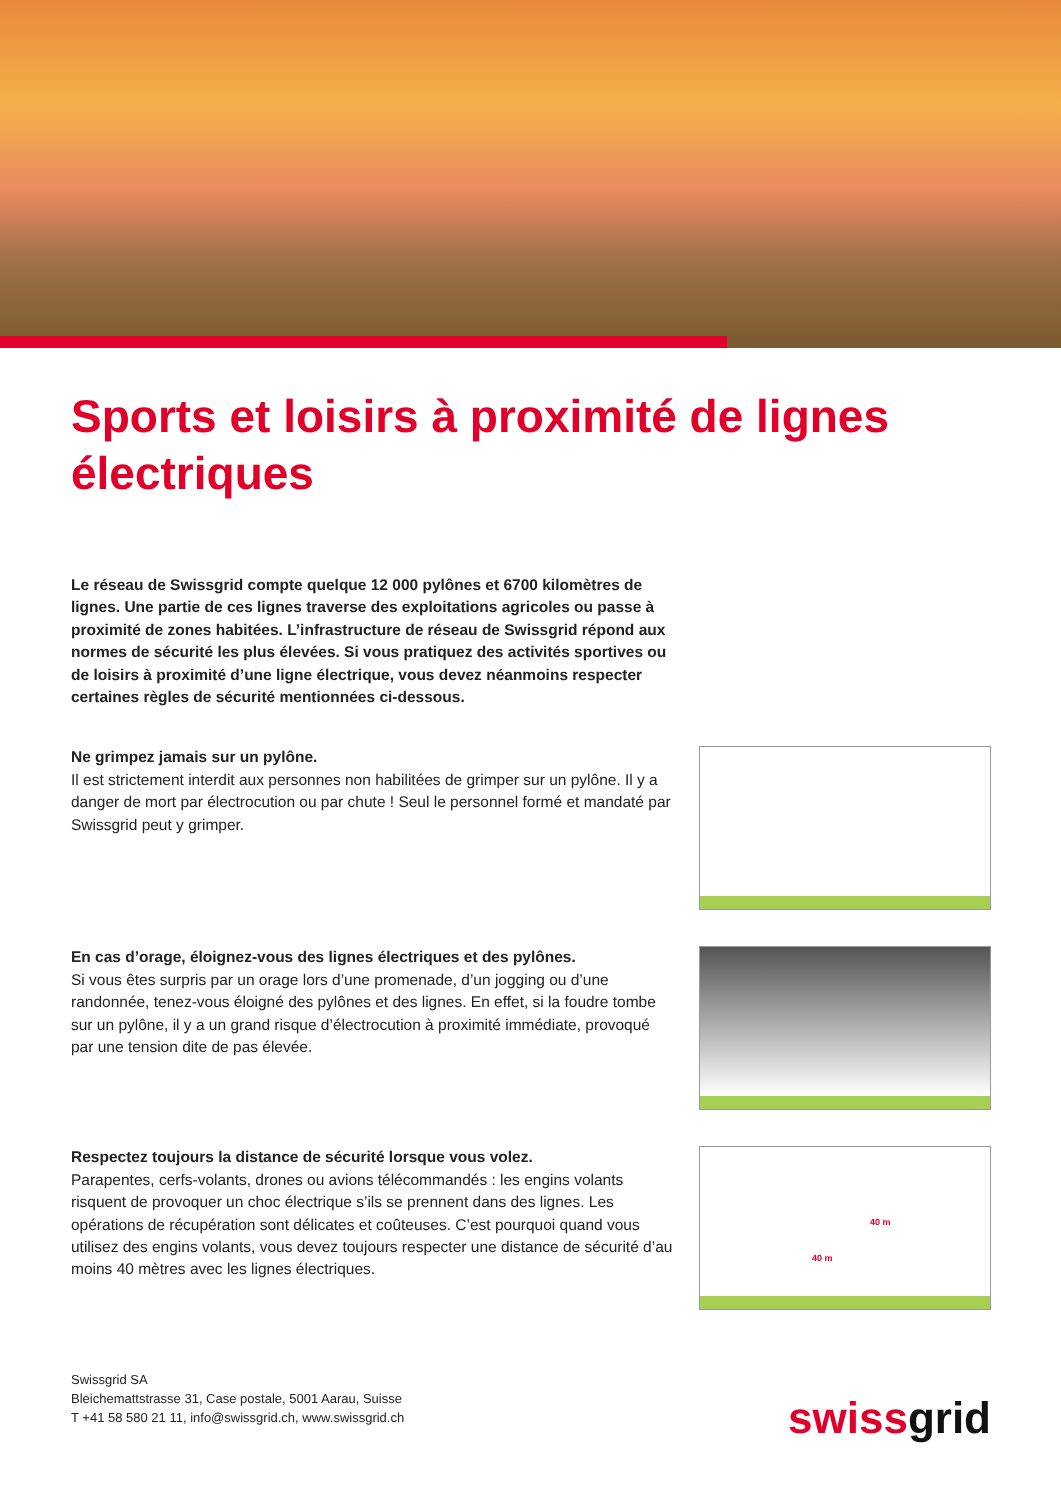Sports et loisirs à proximité de lignes électriques
Le réseau de Swissgrid compte quelque 12 000 pylônes et 6700 kilomètres de lignes. Une partie de ces lignes traverse des exploitations agricoles ou passe à proximité de zones habitées. L’infrastructure de réseau de Swissgrid répond aux normes de sécurité les plus élevées. Si vous pratiquez des activités sportives ou de loisirs à proximité d’une ligne électrique, vous devez néanmoins respecter certaines règles de sécurité mentionnées ci-dessous.
Ne grimpez jamais sur un pylône.
Il est strictement interdit aux personnes non habilitées de grimper sur un pylône. Il y a danger de mort par électrocution ou par chute ! Seul le personnel formé et mandaté par Swissgrid peut y grimper.
En cas d’orage, éloignez-vous des lignes électriques et des pylônes.
Si vous êtes surpris par un orage lors d’une promenade, d’un jogging ou d’une randonnée, tenez-vous éloigné des pylônes et des lignes. En effet, si la foudre tombe sur un pylône, il y a un grand risque d’électrocution à proximité immédiate, provoqué par une tension dite de pas élevée.
Respectez toujours la distance de sécurité lorsque vous volez.
Parapentes, cerfs-volants, drones ou avions télécommandés : les engins volants risquent de provoquer un choc électrique s’ils se prennent dans des lignes. Les opérations de récupération sont délicates et coûteuses. C’est pourquoi quand vous utilisez des engins volants, vous devez toujours respecter une distance de sécurité d’au moins 40 mètres avec les lignes électriques.
40 m
40 m
Swissgrid SA
Bleichemattstrasse 31, Case postale, 5001 Aarau, Suisse
T +41 58 580 21 11, info@swissgrid.ch, www.swissgrid.ch
swissgrid